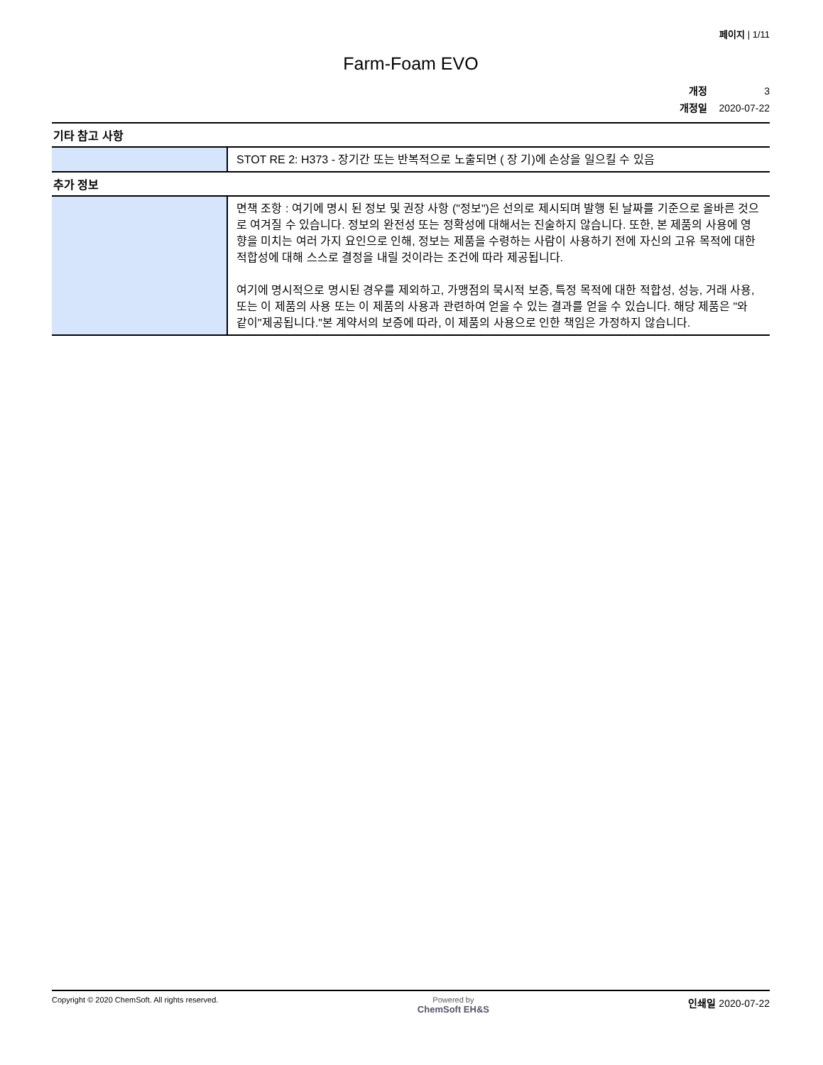페이지 | 1/11
Farm-Foam EVO
개정 3
개정일 2020-07-22
| 기타 참고 사항 | |
| | STOT RE 2: H373 - 장기간 또는 반복적으로 노출되면 ( 장 기)에 손상을 일으킬 수 있음 |
| 추가 정보 | |
| | 면책 조항 : 여기에 명시 된 정보 및 권장 사항 ("정보")은 선의로 제시되며 발행 된 날짜를 기준으로 올바른 것으로 여겨질 수 있습니다. 정보의 완전성 또는 정확성에 대해서는 진술하지 않습니다. 또한, 본 제품의 사용에 영향을 미치는 여러 가지 요인으로 인해, 정보는 제품을 수령하는 사람이 사용하기 전에 자신의 고유 목적에 대한 적합성에 대해 스스로 결정을 내릴 것이라는 조건에 따라 제공됩니다. 여기에 명시적으로 명시된 경우를 제외하고, 가맹점의 묵시적 보증, 특정 목적에 대한 적합성, 성능, 거래 사용, 또는 이 제품의 사용 또는 이 제품의 사용과 관련하여 얻을 수 있는 결과를 얻을 수 있습니다. 해당 제품은 "와 같이"제공됩니다."본 계약서의 보증에 따라, 이 제품의 사용으로 인한 책임은 가정하지 않습니다. |
Copyright © 2020 ChemSoft. All rights reserved.
Powered by
ChemSoft EH&S
인쇄일 2020-07-22